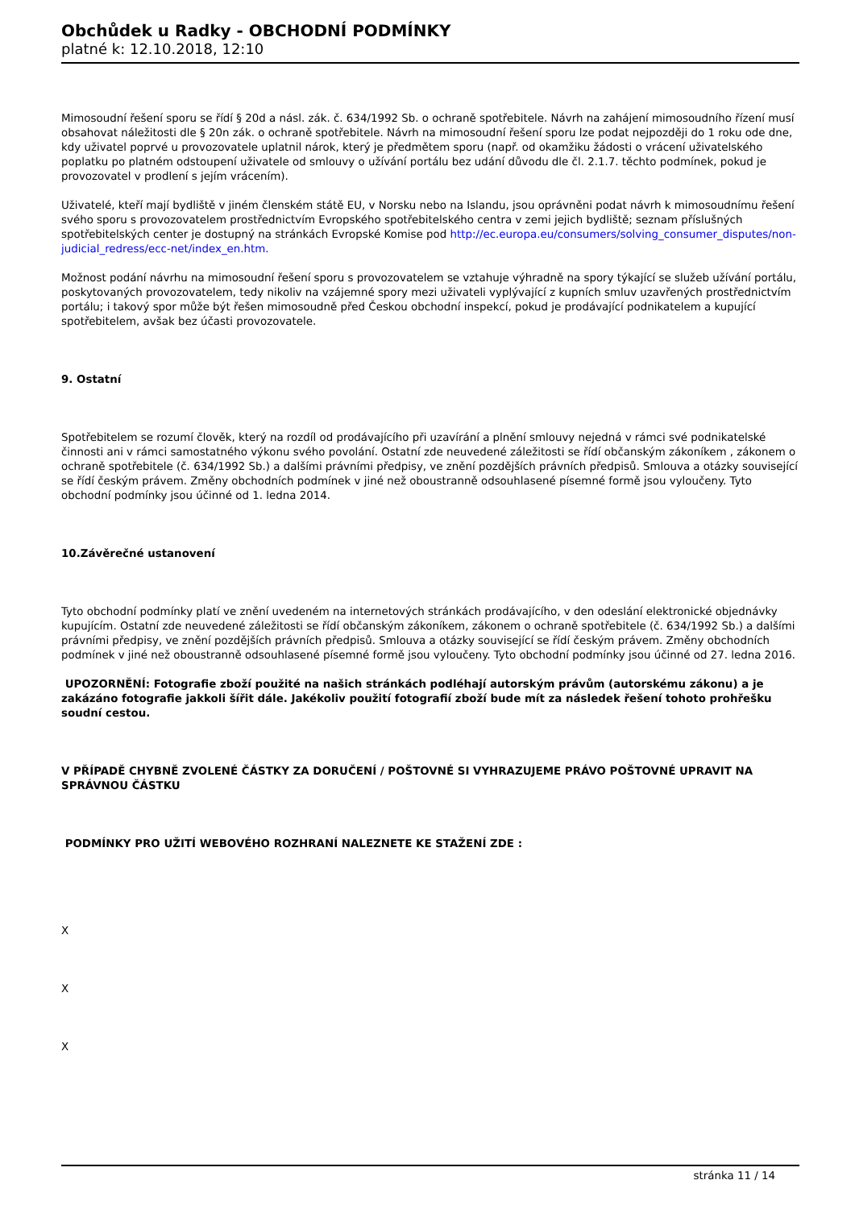Obchůdek u Radky - OBCHODNÍ PODMÍNKY
platné k: 12.10.2018, 12:10
Mimosoudní řešení sporu se řídí § 20d a násl. zák. č. 634/1992 Sb. o ochraně spotřebitele. Návrh na zahájení mimosoudního řízení musí obsahovat náležitosti dle § 20n zák. o ochraně spotřebitele. Návrh na mimosoudní řešení sporu lze podat nejpozději do 1 roku ode dne, kdy uživatel poprvé u provozovatele uplatnil nárok, který je předmětem sporu (např. od okamžiku žádosti o vrácení uživatelského poplatku po platném odstoupení uživatele od smlouvy o užívání portálu bez udání důvodu dle čl. 2.1.7. těchto podmínek, pokud je provozovatel v prodlení s jejím vrácením).
Uživatelé, kteří mají bydliště v jiném členském státě EU, v Norsku nebo na Islandu, jsou oprávněni podat návrh k mimosoudnímu řešení svého sporu s provozovatelem prostřednictvím Evropského spotřebitelského centra v zemi jejich bydliště; seznam příslušných spotřebitelských center je dostupný na stránkách Evropské Komise pod http://ec.europa.eu/consumers/solving_consumer_disputes/non-judicial_redress/ecc-net/index_en.htm.
Možnost podání návrhu na mimosoudní řešení sporu s provozovatelem se vztahuje výhradně na spory týkající se služeb užívání portálu, poskytovaných provozovatelem, tedy nikoliv na vzájemné spory mezi uživateli vyplývající z kupních smluv uzavřených prostřednictvím portálu; i takový spor může být řešen mimosoudně před Českou obchodní inspekcí, pokud je prodávající podnikatelem a kupující spotřebitelem, avšak bez účasti provozovatele.
9. Ostatní
Spotřebitelem se rozumí člověk, který na rozdíl od prodávajícího při uzavírání a plnění smlouvy nejedná v rámci své podnikatelské činnosti ani v rámci samostatného výkonu svého povolání. Ostatní zde neuvedené záležitosti se řídí občanským zákoníkem , zákonem o ochraně spotřebitele (č. 634/1992 Sb.) a dalšími právními předpisy, ve znění pozdějších právních předpisů. Smlouva a otázky související se řídí českým právem. Změny obchodních podmínek v jiné než oboustranně odsouhlasené písemné formě jsou vyloučeny. Tyto obchodní podmínky jsou účinné od 1. ledna 2014.
10.Závěrečné ustanovení
Tyto obchodní podmínky platí ve znění uvedeném na internetových stránkách prodávajícího, v den odeslání elektronické objednávky kupujícím. Ostatní zde neuvedené záležitosti se řídí občanským zákoníkem, zákonem o ochraně spotřebitele (č. 634/1992 Sb.) a dalšími právními předpisy, ve znění pozdějších právních předpisů. Smlouva a otázky související se řídí českým právem. Změny obchodních podmínek v jiné než oboustranně odsouhlasené písemné formě jsou vyloučeny. Tyto obchodní podmínky jsou účinné od 27. ledna 2016.
UPOZORNĚNÍ: Fotografie zboží použité na našich stránkách podléhají autorským právům (autorskému zákonu) a je zakázáno fotografie jakkoli šířit dále. Jakékoliv použití fotografií zboží bude mít za následek řešení tohoto prohřešku soudní cestou.
V PŘÍPADĚ CHYBNĚ ZVOLENÉ ČÁSTKY ZA DORUČENÍ / POŠTOVNÉ SI VYHRAZUJEME PRÁVO POŠTOVNÉ UPRAVIT NA SPRÁVNOU ČÁSTKU
PODMÍNKY PRO UŽITÍ WEBOVÉHO ROZHRANÍ NALEZNETE KE STAŽENÍ ZDE :
X
X
X
stránka 11 / 14